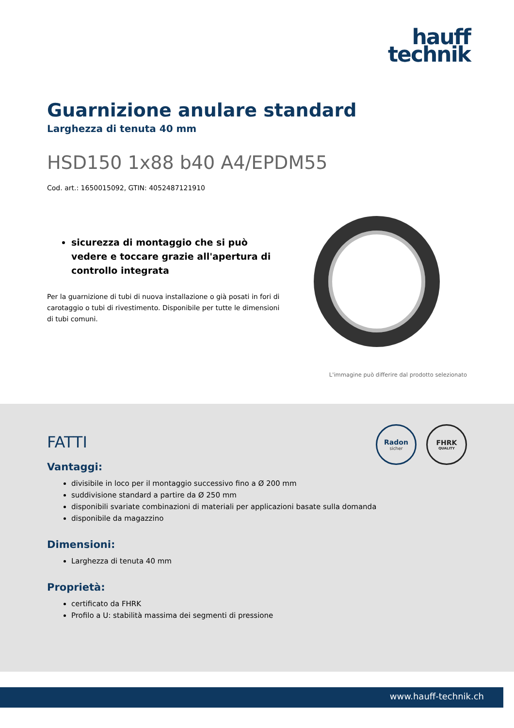hauff
technik
Guarnizione anulare standard
Larghezza di tenuta 40 mm
HSD150 1x88 b40 A4/EPDM55
Cod. art.: 1650015092, GTIN: 4052487121910
sicurezza di montaggio che si può vedere e toccare grazie all'apertura di controllo integrata
Per la guarnizione di tubi di nuova installazione o già posati in fori di carotaggio o tubi di rivestimento. Disponibile per tutte le dimensioni di tubi comuni.
L'immagine può differire dal prodotto selezionato
Radon
sicher
FHRK
QUALITY
FATTI
Vantaggi:
divisibile in loco per il montaggio successivo fino a Ø 200 mm
suddivisione standard a partire da Ø 250 mm
disponibili svariate combinazioni di materiali per applicazioni basate sulla domanda
disponibile da magazzino
Dimensioni:
Larghezza di tenuta 40 mm
Proprietà:
certificato da FHRK
Profilo a U: stabilità massima dei segmenti di pressione
www.hauff-technik.ch